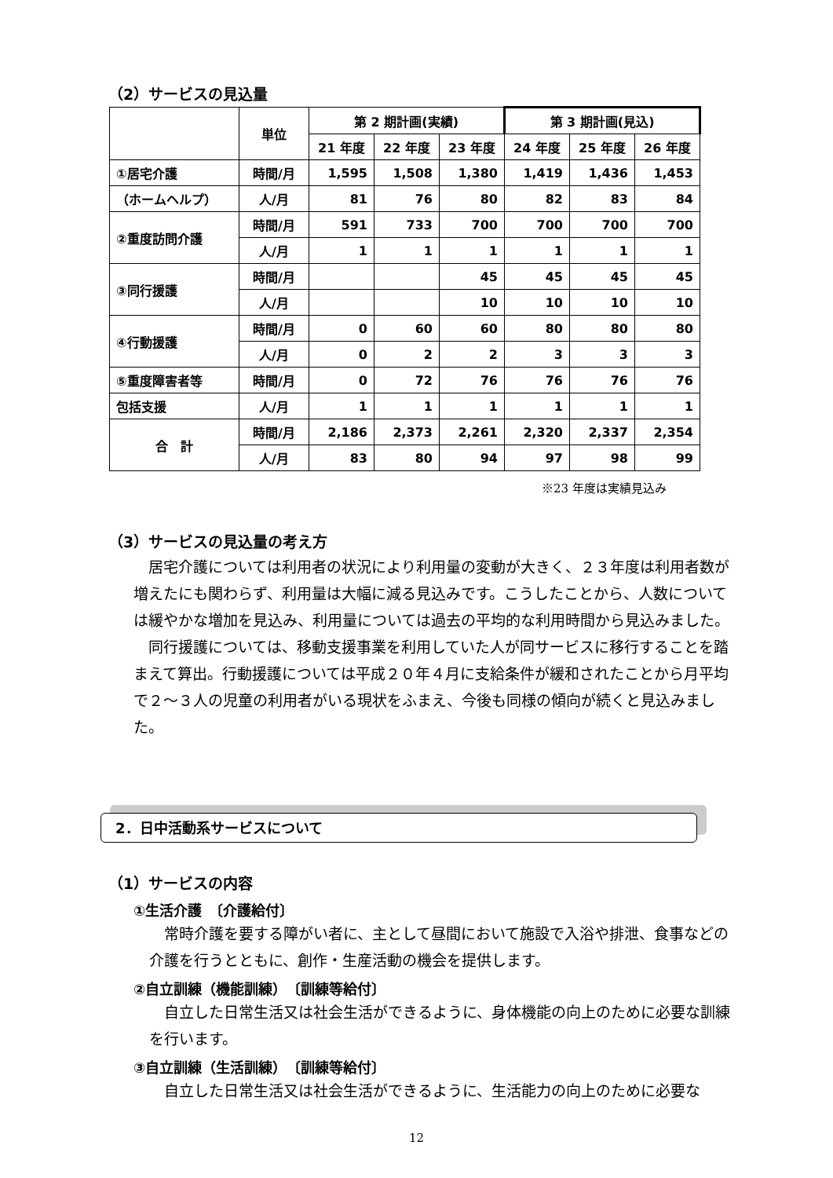（2）サービスの見込量
| | 単位 | 第 2 期計画(実績) | | | 第 3 期計画(見込) | | |
| --- | --- | --- | --- | --- | --- | --- | --- |
| | | 21 年度 | 22 年度 | 23 年度 | 24 年度 | 25 年度 | 26 年度 |
| ①居宅介護 | 時間/月 | 1,595 | 1,508 | 1,380 | 1,419 | 1,436 | 1,453 |
| （ホームヘルプ） | 人/月 | 81 | 76 | 80 | 82 | 83 | 84 |
| ②重度訪問介護 | 時間/月 | 591 | 733 | 700 | 700 | 700 | 700 |
| | 人/月 | 1 | 1 | 1 | 1 | 1 | 1 |
| ③同行援護 | 時間/月 | | | 45 | 45 | 45 | 45 |
| | 人/月 | | | 10 | 10 | 10 | 10 |
| ④行動援護 | 時間/月 | 0 | 60 | 60 | 80 | 80 | 80 |
| | 人/月 | 0 | 2 | 2 | 3 | 3 | 3 |
| ⑤重度障害者等 | 時間/月 | 0 | 72 | 76 | 76 | 76 | 76 |
| 包括支援 | 人/月 | 1 | 1 | 1 | 1 | 1 | 1 |
| 合 計 | 時間/月 | 2,186 | 2,373 | 2,261 | 2,320 | 2,337 | 2,354 |
| | 人/月 | 83 | 80 | 94 | 97 | 98 | 99 |
※23 年度は実績見込み
（3）サービスの見込量の考え方
　居宅介護については利用者の状況により利用量の変動が大きく、２３年度は利用者数が増えたにも関わらず、利用量は大幅に減る見込みです。こうしたことから、人数については緩やかな増加を見込み、利用量については過去の平均的な利用時間から見込みました。
　同行援護については、移動支援事業を利用していた人が同サービスに移行することを踏まえて算出。行動援護については平成２０年４月に支給条件が緩和されたことから月平均で２～３人の児童の利用者がいる現状をふまえ、今後も同様の傾向が続くと見込みました。
2．日中活動系サービスについて
（1）サービスの内容
①生活介護　〔介護給付〕
　常時介護を要する障がい者に、主として昼間において施設で入浴や排泄、食事などの介護を行うとともに、創作・生産活動の機会を提供します。
②自立訓練（機能訓練）　〔訓練等給付〕
　自立した日常生活又は社会生活ができるように、身体機能の向上のために必要な訓練を行います。
③自立訓練（生活訓練）　〔訓練等給付〕
　自立した日常生活又は社会生活ができるように、生活能力の向上のために必要な
12